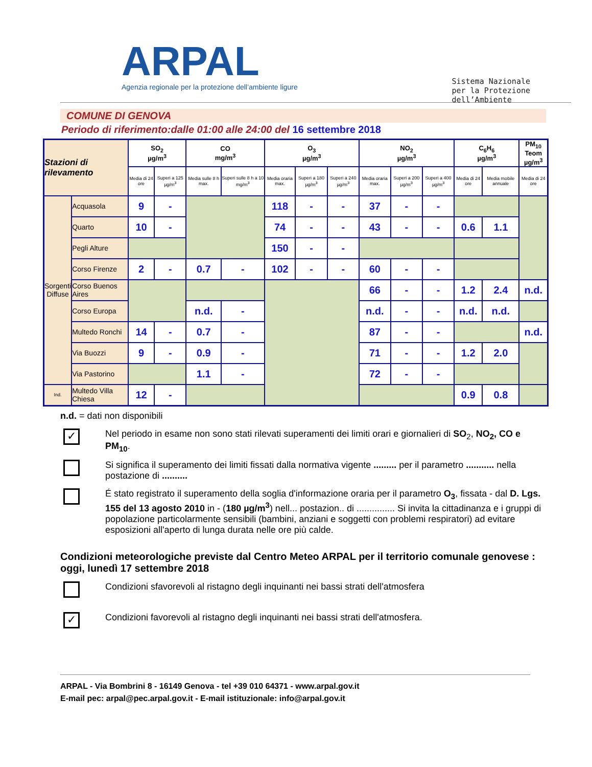ARPAL
Agenzia regionale per la protezione dell’ambiente ligure
Sistema Nazionale
per la Protezione
dell’Ambiente
COMUNE DI GENOVA
Periodo di riferimento:dalle 01:00 alle 24:00 del 16 settembre 2018
| Stazioni di rilevamento | | SO<sub>2</sub> µg/m<sup>3</sup> | | CO mg/m<sup>3</sup> | | O<sub>3</sub> µg/m<sup>3</sup> | | | NO<sub>2</sub> µg/m<sup>3</sup> | | | C<sub>6</sub>H<sub>6</sub> µg/m<sup>3</sup> | | PM<sub>10</sub> Teom µg/m<sup>3</sup> |
| --- | --- | --- | --- | --- | --- | --- | --- | --- | --- | --- | --- | --- | --- | --- |
| | | Media di 24 ore | Superi a 125 µg/m<sup>3</sup> | Media sulle 8 h max. | Superi sulle 8 h a 10 mg/m<sup>3</sup> | Media oraria max. | Superi a 180 µg/m<sup>3</sup> | Superi a 240 µg/m<sup>3</sup> | Media oraria max. | Superi a 200 µg/m<sup>3</sup> | Superi a 400 µg/m<sup>3</sup> | Media di 24 ore | Media mobile annuale | Media di 24 ore |
| Sorgenti Diffuse | Acquasola | 9 | - | | | 118 | - | - | 37 | - | - | | | |
| | Quarto | 10 | - | | | 74 | - | - | 43 | - | - | 0.6 | 1.1 | |
| | Pegli Alture | | | | | 150 | - | - | | | | | | |
| | Corso Firenze | 2 | - | 0.7 | - | 102 | - | - | 60 | - | - | | | |
| | Corso Buenos Aires | | | | | | | | 66 | - | - | 1.2 | 2.4 | n.d. |
| | Corso Europa | | | n.d. | - | | | | n.d. | - | - | n.d. | n.d. | |
| | Multedo Ronchi | 14 | - | 0.7 | - | | | | 87 | - | - | | | n.d. |
| | Via Buozzi | 9 | - | 0.9 | - | | | | 71 | - | - | 1.2 | 2.0 | |
| | Via Pastorino | | | 1.1 | - | | | | 72 | - | - | | | |
| Ind. | Multedo Villa Chiesa | 12 | - | | | | | | | | | 0.9 | 0.8 | |
n.d. = dati non disponibili
✓
Nel periodo in esame non sono stati rilevati superamenti dei limiti orari e giornalieri di SO<sub>2</sub>, NO<sub>2</sub>, CO e PM<sub>10</sub>.
Si significa il superamento dei limiti fissati dalla normativa vigente ......... per il parametro ........... nella postazione di ..........
É stato registrato il superamento della soglia d'informazione oraria per il parametro O<sub>3</sub>, fissata - dal D. Lgs. 155 del 13 agosto 2010 in - (180 µg/m<sup>3</sup>) nell... postazion.. di ............... Si invita la cittadinanza e i gruppi di popolazione particolarmente sensibili (bambini, anziani e soggetti con problemi respiratori) ad evitare esposizioni all'aperto di lunga durata nelle ore più calde.
Condizioni meteorologiche previste dal Centro Meteo ARPAL per il territorio comunale genovese : oggi, lunedì 17 settembre 2018
Condizioni sfavorevoli al ristagno degli inquinanti nei bassi strati dell'atmosfera
✓
Condizioni favorevoli al ristagno degli inquinanti nei bassi strati dell'atmosfera.
ARPAL - Via Bombrini 8 - 16149 Genova - tel +39 010 64371 - www.arpal.gov.it
E-mail pec: arpal@pec.arpal.gov.it - E-mail istituzionale: info@arpal.gov.it